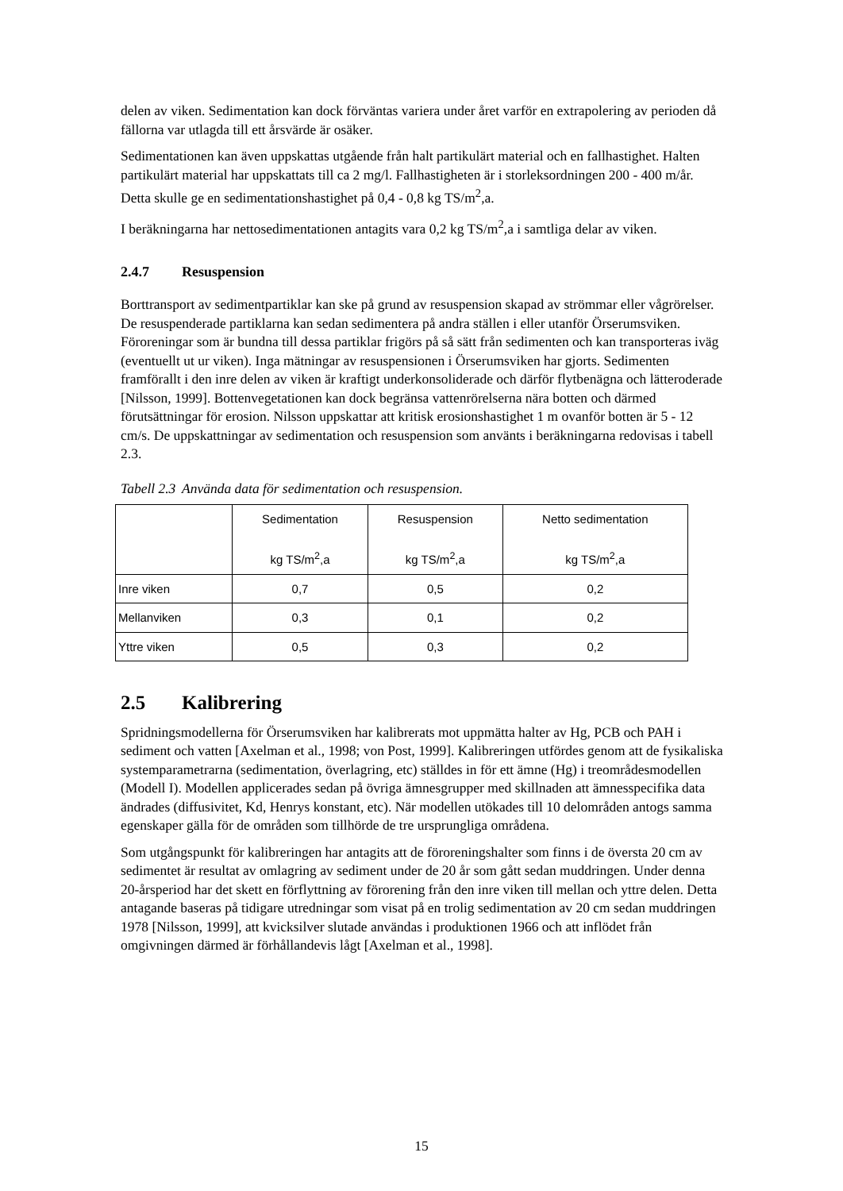delen av viken. Sedimentation kan dock förväntas variera under året varför en extrapolering av perioden då fällorna var utlagda till ett årsvärde är osäker.
Sedimentationen kan även uppskattas utgående från halt partikulärt material och en fallhastighet. Halten partikulärt material har uppskattats till ca 2 mg/l. Fallhastigheten är i storleksordningen 200 - 400 m/år. Detta skulle ge en sedimentationshastighet på 0,4 - 0,8 kg TS/m<sup>2</sup>,a.
I beräkningarna har nettosedimentationen antagits vara 0,2 kg TS/m<sup>2</sup>,a i samtliga delar av viken.
2.4.7 Resuspension
Borttransport av sedimentpartiklar kan ske på grund av resuspension skapad av strömmar eller vågrörelser. De resuspenderade partiklarna kan sedan sedimentera på andra ställen i eller utanför Örserumsviken. Föroreningar som är bundna till dessa partiklar frigörs på så sätt från sedimenten och kan transporteras iväg (eventuellt ut ur viken). Inga mätningar av resuspensionen i Örserumsviken har gjorts. Sedimenten framförallt i den inre delen av viken är kraftigt underkonsoliderade och därför flytbenägna och lätteroderade [Nilsson, 1999]. Bottenvegetationen kan dock begränsa vattenrörelserna nära botten och därmed förutsättningar för erosion. Nilsson uppskattar att kritisk erosionshastighet 1 m ovanför botten är 5 - 12 cm/s. De uppskattningar av sedimentation och resuspension som använts i beräkningarna redovisas i tabell 2.3.
Tabell 2.3 Använda data för sedimentation och resuspension.
| | Sedimentation kg TS/m<sup>2</sup>,a | Resuspension kg TS/m<sup>2</sup>,a | Netto sedimentation kg TS/m<sup>2</sup>,a |
| --- | --- | --- | --- |
| Inre viken | 0,7 | 0,5 | 0,2 |
| Mellanviken | 0,3 | 0,1 | 0,2 |
| Yttre viken | 0,5 | 0,3 | 0,2 |
2.5 Kalibrering
Spridningsmodellerna för Örserumsviken har kalibrerats mot uppmätta halter av Hg, PCB och PAH i sediment och vatten [Axelman et al., 1998; von Post, 1999]. Kalibreringen utfördes genom att de fysikaliska systemparametrarna (sedimentation, överlagring, etc) ställdes in för ett ämne (Hg) i treområdesmodellen (Modell I). Modellen applicerades sedan på övriga ämnesgrupper med skillnaden att ämnesspecifika data ändrades (diffusivitet, Kd, Henrys konstant, etc). När modellen utökades till 10 delområden antogs samma egenskaper gälla för de områden som tillhörde de tre ursprungliga områdena.
Som utgångspunkt för kalibreringen har antagits att de föroreningshalter som finns i de översta 20 cm av sedimentet är resultat av omlagring av sediment under de 20 år som gått sedan muddringen. Under denna 20-årsperiod har det skett en förflyttning av förorening från den inre viken till mellan och yttre delen. Detta antagande baseras på tidigare utredningar som visat på en trolig sedimentation av 20 cm sedan muddringen 1978 [Nilsson, 1999], att kvicksilver slutade användas i produktionen 1966 och att inflödet från omgivningen därmed är förhållandevis lågt [Axelman et al., 1998].
15